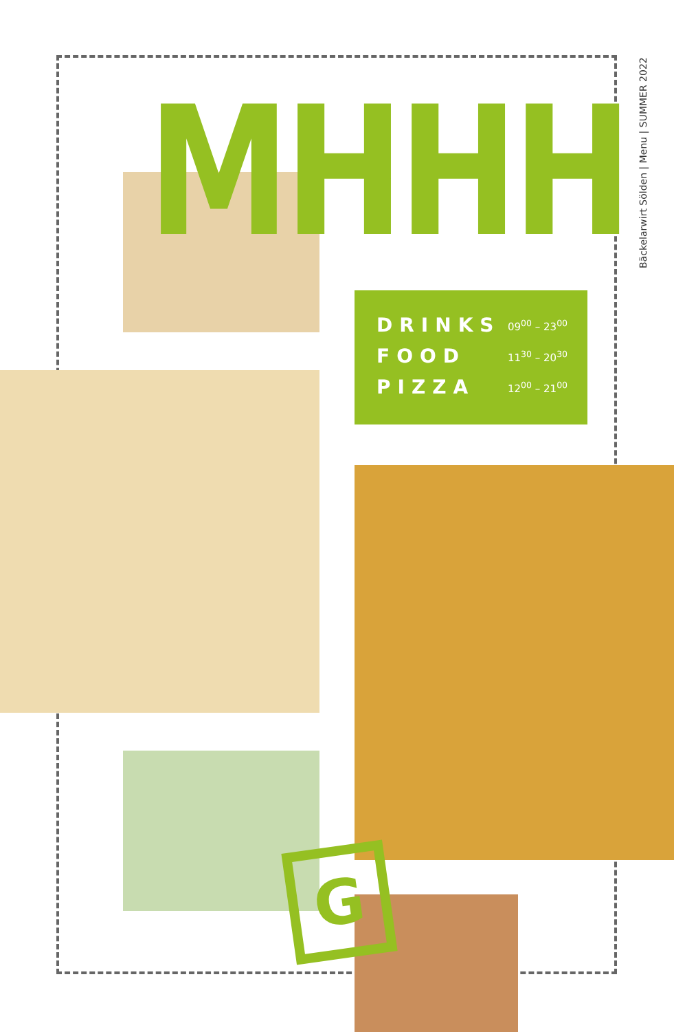MHHH
Bäckelarwirt Sölden | Menu | SUMMER 2022
| DRINKS | 09<sup>00</sup> – 23<sup>00</sup> |
| FOOD | 11<sup>30</sup> – 20<sup>30</sup> |
| PIZZA | 12<sup>00</sup> – 21<sup>00</sup> |
G